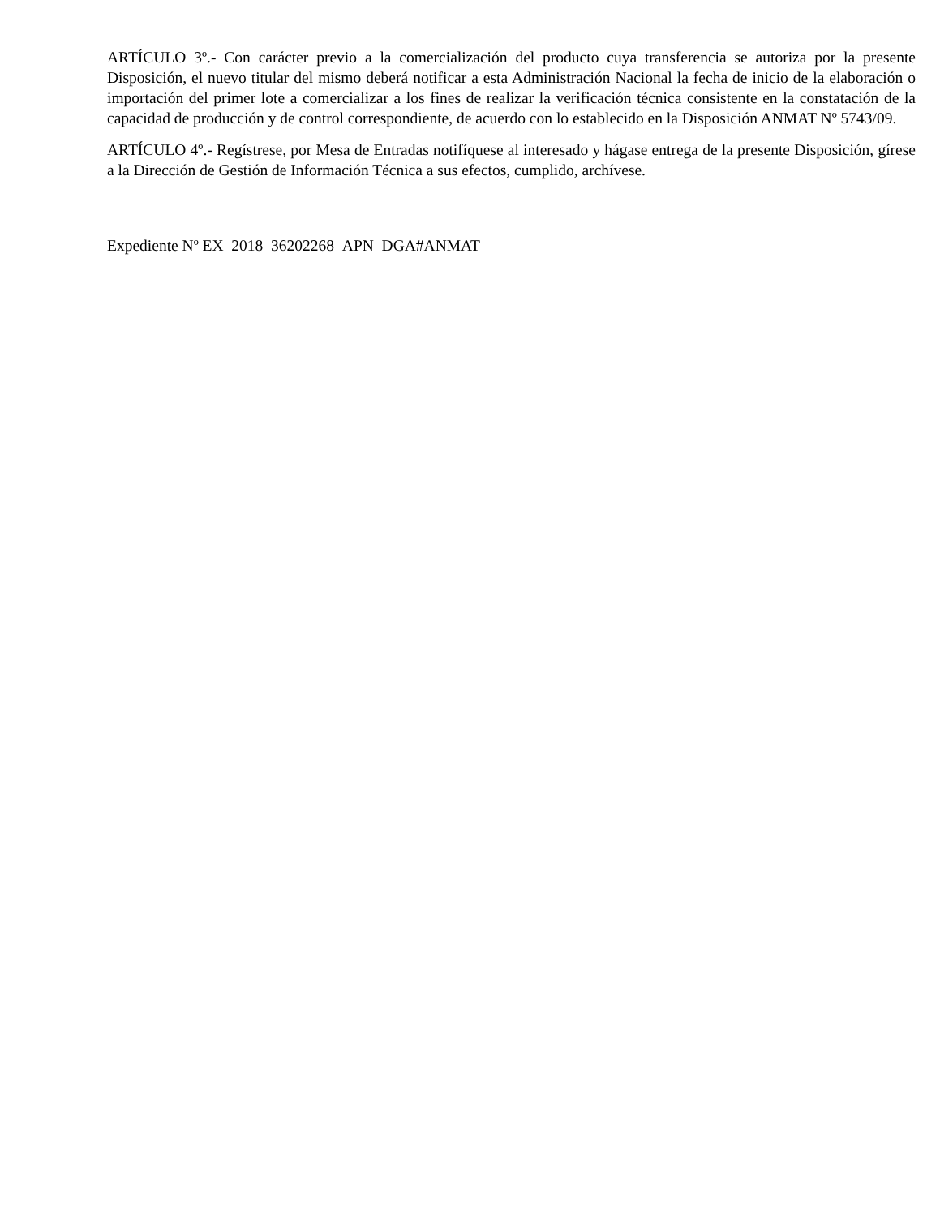ARTÍCULO 3º.- Con carácter previo a la comercialización del producto cuya transferencia se autoriza por la presente Disposición, el nuevo titular del mismo deberá notificar a esta Administración Nacional la fecha de inicio de la elaboración o importación del primer lote a comercializar a los fines de realizar la verificación técnica consistente en la constatación de la capacidad de producción y de control correspondiente, de acuerdo con lo establecido en la Disposición ANMAT Nº 5743/09.
ARTÍCULO 4º.- Regístrese, por Mesa de Entradas notifíquese al interesado y hágase entrega de la presente Disposición, gírese a la Dirección de Gestión de Información Técnica a sus efectos, cumplido, archívese.
Expediente Nº EX–2018–36202268–APN–DGA#ANMAT